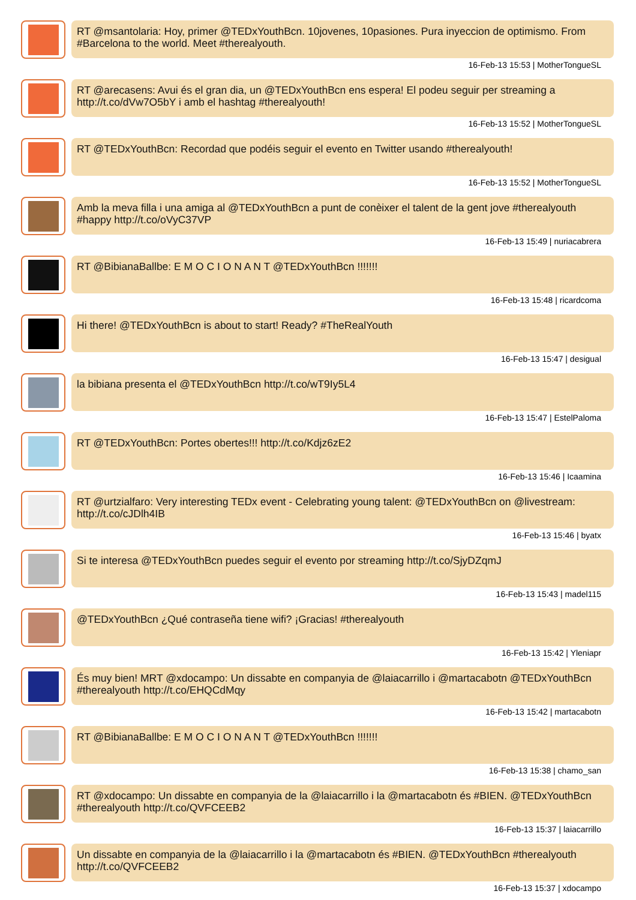RT @msantolaria: Hoy, primer @TEDxYouthBcn. 10jovenes, 10pasiones. Pura inyeccion de optimismo. From #Barcelona to the world. Meet #therealyouth.
16-Feb-13 15:53 | MotherTongueSL
RT @arecasens: Avui és el gran dia, un @TEDxYouthBcn ens espera! El podeu seguir per streaming a http://t.co/dVw7O5bY i amb el hashtag #therealyouth!
16-Feb-13 15:52 | MotherTongueSL
RT @TEDxYouthBcn: Recordad que podéis seguir el evento en Twitter usando #therealyouth!
16-Feb-13 15:52 | MotherTongueSL
Amb la meva filla i una amiga al @TEDxYouthBcn a punt de conèixer el talent de la gent jove #therealyouth #happy http://t.co/oVyC37VP
16-Feb-13 15:49 | nuriacabrera
RT @BibianaBallbe: E M O C I O N A N T @TEDxYouthBcn !!!!!!!
16-Feb-13 15:48 | ricardcoma
Hi there! @TEDxYouthBcn is about to start! Ready? #TheRealYouth
16-Feb-13 15:47 | desigual
la bibiana presenta el @TEDxYouthBcn http://t.co/wT9Iy5L4
16-Feb-13 15:47 | EstelPaloma
RT @TEDxYouthBcn: Portes obertes!!! http://t.co/Kdjz6zE2
16-Feb-13 15:46 | Icaamina
RT @urtzialfaro: Very interesting TEDx event - Celebrating young talent: @TEDxYouthBcn on @livestream: http://t.co/cJDlh4IB
16-Feb-13 15:46 | byatx
Si te interesa @TEDxYouthBcn puedes seguir el evento por streaming http://t.co/SjyDZqmJ
16-Feb-13 15:43 | madel115
@TEDxYouthBcn ¿Qué contraseña tiene wifi? ¡Gracias! #therealyouth
16-Feb-13 15:42 | Yleniapr
És muy bien! MRT @xdocampo: Un dissabte en companyia de @laiacarrillo i @martacabotn @TEDxYouthBcn #therealyouth http://t.co/EHQCdMqy
16-Feb-13 15:42 | martacabotn
RT @BibianaBallbe: E M O C I O N A N T @TEDxYouthBcn !!!!!!!
16-Feb-13 15:38 | chamo_san
RT @xdocampo: Un dissabte en companyia de la @laiacarrillo i la @martacabotn és #BIEN. @TEDxYouthBcn #therealyouth http://t.co/QVFCEEB2
16-Feb-13 15:37 | laiacarrillo
Un dissabte en companyia de la @laiacarrillo i la @martacabotn és #BIEN. @TEDxYouthBcn #therealyouth http://t.co/QVFCEEB2
16-Feb-13 15:37 | xdocampo